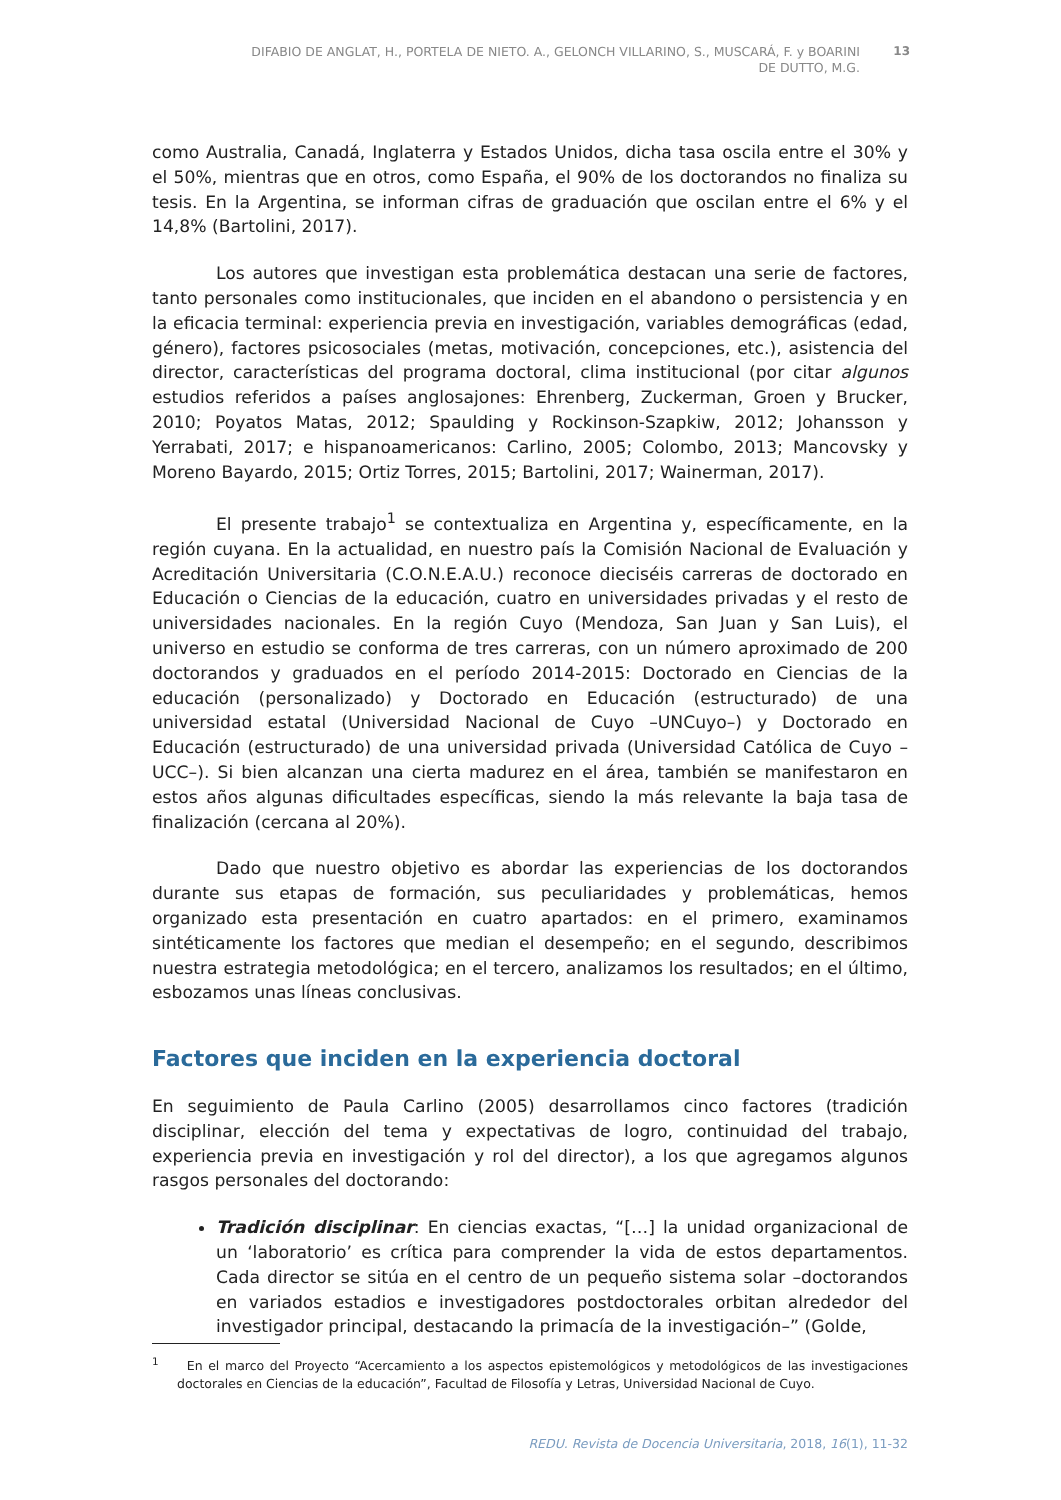DIFABIO DE ANGLAT, H., PORTELA DE NIETO. A., GELONCH VILLARINO, S., MUSCARÁ, F. y BOARINI DE DUTTO, M.G.
13
como Australia, Canadá, Inglaterra y Estados Unidos, dicha tasa oscila entre el 30% y el 50%, mientras que en otros, como España, el 90% de los doctorandos no finaliza su tesis. En la Argentina, se informan cifras de graduación que oscilan entre el 6% y el 14,8% (Bartolini, 2017).
Los autores que investigan esta problemática destacan una serie de factores, tanto personales como institucionales, que inciden en el abandono o persistencia y en la eficacia terminal: experiencia previa en investigación, variables demográficas (edad, género), factores psicosociales (metas, motivación, concepciones, etc.), asistencia del director, características del programa doctoral, clima institucional (por citar algunos estudios referidos a países anglosajones: Ehrenberg, Zuckerman, Groen y Brucker, 2010; Poyatos Matas, 2012; Spaulding y Rockinson-Szapkiw, 2012; Johansson y Yerrabati, 2017; e hispanoamericanos: Carlino, 2005; Colombo, 2013; Mancovsky y Moreno Bayardo, 2015; Ortiz Torres, 2015; Bartolini, 2017; Wainerman, 2017).
El presente trabajo<sup>1</sup> se contextualiza en Argentina y, específicamente, en la región cuyana. En la actualidad, en nuestro país la Comisión Nacional de Evaluación y Acreditación Universitaria (C.O.N.E.A.U.) reconoce dieciséis carreras de doctorado en Educación o Ciencias de la educación, cuatro en universidades privadas y el resto de universidades nacionales. En la región Cuyo (Mendoza, San Juan y San Luis), el universo en estudio se conforma de tres carreras, con un número aproximado de 200 doctorandos y graduados en el período 2014-2015: Doctorado en Ciencias de la educación (personalizado) y Doctorado en Educación (estructurado) de una universidad estatal (Universidad Nacional de Cuyo –UNCuyo–) y Doctorado en Educación (estructurado) de una universidad privada (Universidad Católica de Cuyo –UCC–). Si bien alcanzan una cierta madurez en el área, también se manifestaron en estos años algunas dificultades específicas, siendo la más relevante la baja tasa de finalización (cercana al 20%).
Dado que nuestro objetivo es abordar las experiencias de los doctorandos durante sus etapas de formación, sus peculiaridades y problemáticas, hemos organizado esta presentación en cuatro apartados: en el primero, examinamos sintéticamente los factores que median el desempeño; en el segundo, describimos nuestra estrategia metodológica; en el tercero, analizamos los resultados; en el último, esbozamos unas líneas conclusivas.
Factores que inciden en la experiencia doctoral
En seguimiento de Paula Carlino (2005) desarrollamos cinco factores (tradición disciplinar, elección del tema y expectativas de logro, continuidad del trabajo, experiencia previa en investigación y rol del director), a los que agregamos algunos rasgos personales del doctorando:
Tradición disciplinar: En ciencias exactas, “[…] la unidad organizacional de un ‘laboratorio’ es crítica para comprender la vida de estos departamentos. Cada director se sitúa en el centro de un pequeño sistema solar –doctorandos en variados estadios e investigadores postdoctorales orbitan alrededor del investigador principal, destacando la primacía de la investigación–” (Golde,
<sup>1</sup> En el marco del Proyecto “Acercamiento a los aspectos epistemológicos y metodológicos de las investigaciones doctorales en Ciencias de la educación”, Facultad de Filosofía y Letras, Universidad Nacional de Cuyo.
REDU. Revista de Docencia Universitaria, 2018, 16(1), 11-32